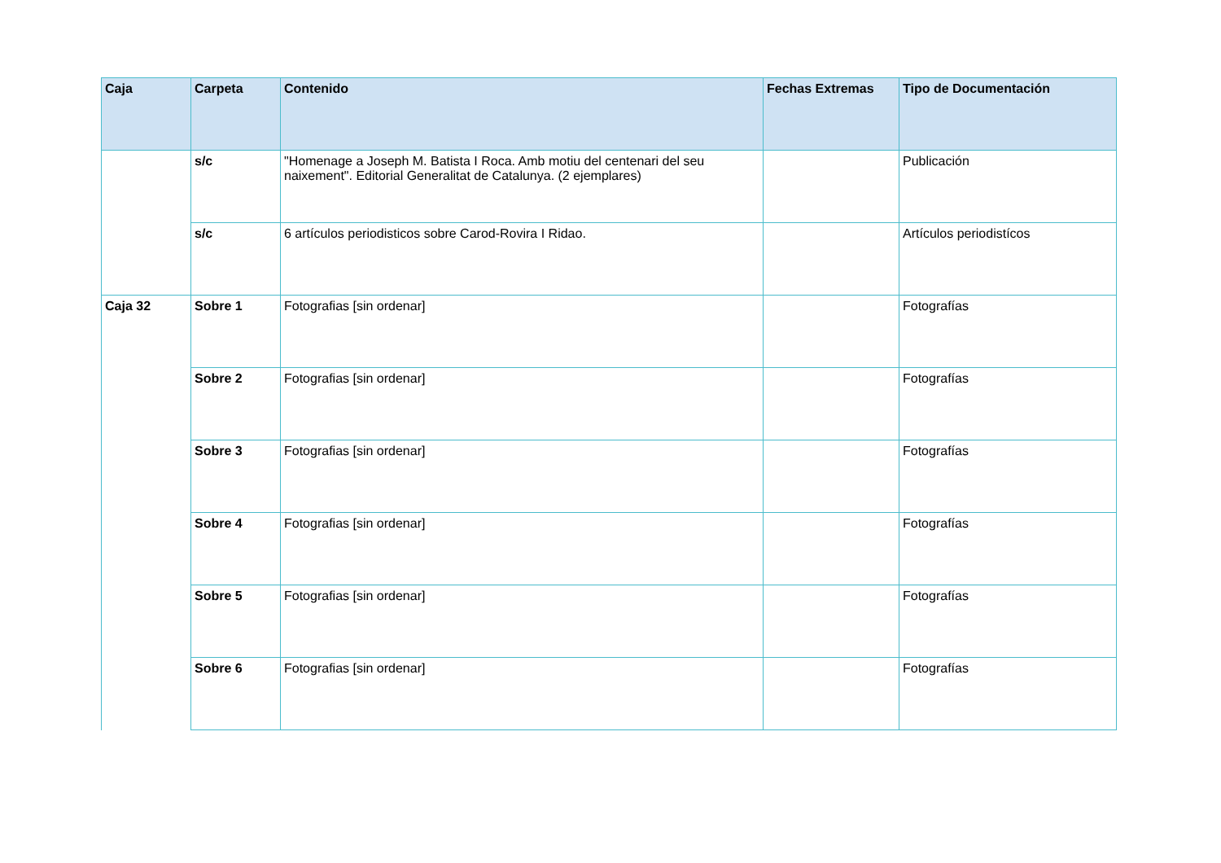| Caja | Carpeta | Contenido | Fechas Extremas | Tipo de Documentación |
| --- | --- | --- | --- | --- |
| | s/c | "Homenage a Joseph M. Batista I Roca. Amb motiu del centenari del seu naixement". Editorial Generalitat de Catalunya. (2 ejemplares) | | Publicación |
| | s/c | 6 artículos periodisticos sobre Carod-Rovira I Ridao. | | Artículos periodistícos |
| Caja 32 | Sobre 1 | Fotografias [sin ordenar] | | Fotografías |
| | Sobre 2 | Fotografias [sin ordenar] | | Fotografías |
| | Sobre 3 | Fotografias [sin ordenar] | | Fotografías |
| | Sobre 4 | Fotografias [sin ordenar] | | Fotografías |
| | Sobre 5 | Fotografias [sin ordenar] | | Fotografías |
| | Sobre 6 | Fotografias [sin ordenar] | | Fotografías |